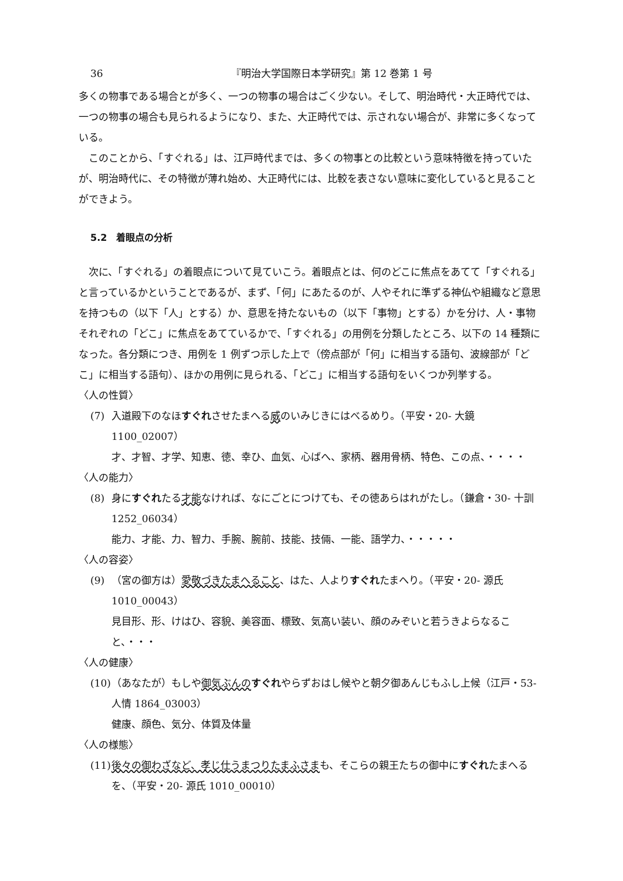36 『明治大学国際日本学研究』第 12 巻第 1 号
多くの物事である場合とが多く、一つの物事の場合はごく少ない。そして、明治時代・大正時代では、一つの物事の場合も見られるようになり、また、大正時代では、示されない場合が、非常に多くなっている。
このことから、「すぐれる」は、江戸時代までは、多くの物事との比較という意味特徴を持っていたが、明治時代に、その特徴が薄れ始め、大正時代には、比較を表さない意味に変化していると見ることができよう。
5.2　着眼点の分析
次に、「すぐれる」の着眼点について見ていこう。着眼点とは、何のどこに焦点をあてて「すぐれる」と言っているかということであるが、まず、「何」にあたるのが、人やそれに準ずる神仏や組織など意思を持つもの（以下「人」とする）か、意思を持たないもの（以下「事物」とする）かを分け、人・事物それぞれの「どこ」に焦点をあてているかで、「すぐれる」の用例を分類したところ、以下の 14 種類になった。各分類につき、用例を 1 例ずつ示した上で（傍点部が「何」に相当する語句、波線部が「どこ」に相当する語句）、ほかの用例に見られる、「どこ」に相当する語句をいくつか列挙する。
〈人の性質〉
(7) 入道殿下のなほすぐれさせたまへる威のいみじきにはべるめり。（平安・20- 大鏡 1100_02007）
才、才智、才学、知恵、徳、幸ひ、血気、心ばへ、家柄、器用骨柄、特色、この点、・・・・
〈人の能力〉
(8) 身にすぐれたる才能なければ、なにごとにつけても、その徳あらはれがたし。（鎌倉・30- 十訓 1252_06034）
能力、才能、力、智力、手腕、腕前、技能、技倆、一能、語学力、・・・・・
〈人の容姿〉
(9) （宮の御方は）愛敬づきたまへること、はた、人よりすぐれたまへり。（平安・20- 源氏 1010_00043）
見目形、形、けはひ、容貌、美容面、標致、気高い装い、顔のみぞいと若うきよらなること、・・・
〈人の健康〉
(10) （あなたが）もしや御気ぶんの すぐれやらずおはし候やと朝夕御あんじもふし上候（江戸・53- 人情 1864_03003）
健康、顔色、気分、体質及体量
〈人の様態〉
(11) 後々の御わざなど、孝じ仕うまつりたまふさまも、そこらの親王たちの御中にすぐれたまへるを、（平安・20- 源氏 1010_00010）